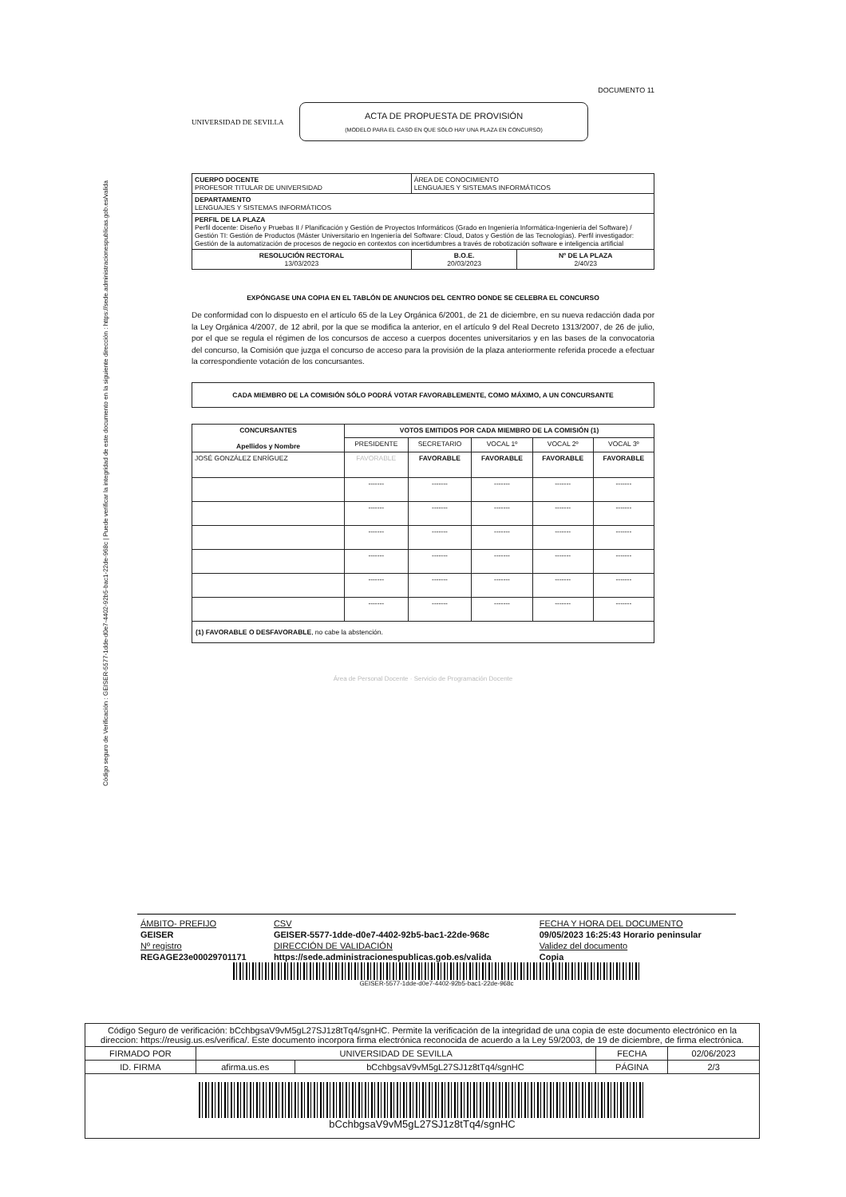Código seguro de Verificación : GEISER-5577-1dde-d0e7-4402-92b5-bac1-22de-968c | Puede verificar la integridad de este documento en la siguiente dirección : https://sede.administracionespublicas.gob.es/valida
DOCUMENTO 11
UNIVERSIDAD DE SEVILLA
ACTA DE PROPUESTA DE PROVISIÓN
(MODELO PARA EL CASO EN QUE SÓLO HAY UNA PLAZA EN CONCURSO)
| CUERPO DOCENTE PROFESOR TITULAR DE UNIVERSIDAD | ÁREA DE CONOCIMIENTO LENGUAJES Y SISTEMAS INFORMÁTICOS | |
| DEPARTAMENTO LENGUAJES Y SISTEMAS INFORMÁTICOS | | |
| PERFIL DE LA PLAZA Perfil docente: Diseño y Pruebas II / Planificación y Gestión de Proyectos Informáticos (Grado en Ingeniería Informática-Ingeniería del Software) / Gestión TI: Gestión de Productos (Máster Universitario en Ingeniería del Software: Cloud, Datos y Gestión de las Tecnologías). Perfil investigador: Gestión de la automatización de procesos de negocio en contextos con incertidumbres a través de robotización software e inteligencia artificial | | |
| RESOLUCIÓN RECTORAL 13/03/2023 | B.O.E. 20/03/2023 | Nº DE LA PLAZA 2/40/23 |
EXPÓNGASE UNA COPIA EN EL TABLÓN DE ANUNCIOS DEL CENTRO DONDE SE CELEBRA EL CONCURSO
De conformidad con lo dispuesto en el artículo 65 de la Ley Orgánica 6/2001, de 21 de diciembre, en su nueva redacción dada por la Ley Orgánica 4/2007, de 12 abril, por la que se modifica la anterior, en el artículo 9 del Real Decreto 1313/2007, de 26 de julio, por el que se regula el régimen de los concursos de acceso a cuerpos docentes universitarios y en las bases de la convocatoria del concurso, la Comisión que juzga el concurso de acceso para la provisión de la plaza anteriormente referida procede a efectuar la correspondiente votación de los concursantes.
CADA MIEMBRO DE LA COMISIÓN SÓLO PODRÁ VOTAR FAVORABLEMENTE, COMO MÁXIMO, A UN CONCURSANTE
| CONCURSANTES Apellidos y Nombre | VOTOS EMITIDOS POR CADA MIEMBRO DE LA COMISIÓN (1) | | | | |
| --- | --- | --- | --- | --- | --- |
| | PRESIDENTE | SECRETARIO | VOCAL 1º | VOCAL 2º | VOCAL 3º |
| JOSÉ GONZÁLEZ ENRÍGUEZ | FAVORABLE | FAVORABLE | FAVORABLE | FAVORABLE | FAVORABLE |
| | ------- | ------- | ------- | ------- | ------- |
| | ------- | ------- | ------- | ------- | ------- |
| | ------- | ------- | ------- | ------- | ------- |
| | ------- | ------- | ------- | ------- | ------- |
| | ------- | ------- | ------- | ------- | ------- |
| | ------- | ------- | ------- | ------- | ------- |
| (1) FAVORABLE O DESFAVORABLE , no cabe la abstención. | | | | | |
Área de Personal Docente · Servicio de Programación Docente
| ÁMBITO- PREFIJO | CSV | FECHA Y HORA DEL DOCUMENTO |
| GEISER | GEISER-5577-1dde-d0e7-4402-92b5-bac1-22de-968c | 09/05/2023 16:25:43 Horario peninsular |
| Nº registro | DIRECCIÓN DE VALIDACIÓN | Validez del documento |
| REGAGE23e00029701171 | https://sede.administracionespublicas.gob.es/valida | Copia |
GEISER-5577-1dde-d0e7-4402-92b5-bac1-22de-968c
| Código Seguro de verificación: bCchbgsaV9vM5gL27SJ1z8tTq4/sgnHC. Permite la verificación de la integridad de una copia de este documento electrónico en la direccion: https://reusig.us.es/verifica/. Este documento incorpora firma electrónica reconocida de acuerdo a la Ley 59/2003, de 19 de diciembre, de firma electrónica. | | | | |
| FIRMADO POR | UNIVERSIDAD DE SEVILLA | | FECHA | 02/06/2023 |
| ID. FIRMA | afirma.us.es | bCchbgsaV9vM5gL27SJ1z8tTq4/sgnHC | PÁGINA | 2/3 |
| bCchbgsaV9vM5gL27SJ1z8tTq4/sgnHC | | | | |